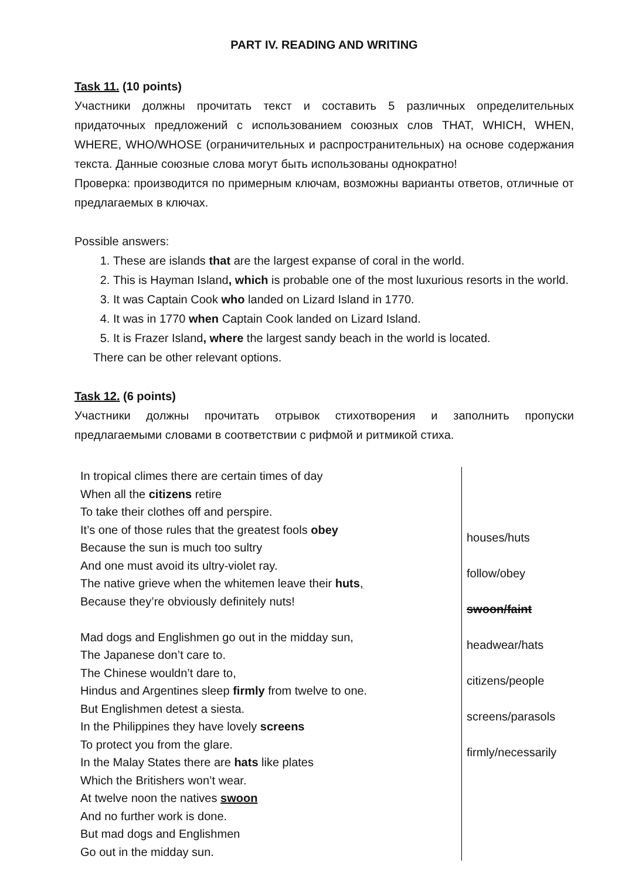PART IV. READING AND WRITING
Task 11. (10 points)
Участники должны прочитать текст и составить 5 различных определительных придаточных предложений с использованием союзных слов THAT, WHICH, WHEN, WHERE, WHO/WHOSE (ограничительных и распространительных) на основе содержания текста. Данные союзные слова могут быть использованы однократно!
Проверка: производится по примерным ключам, возможны варианты ответов, отличные от предлагаемых в ключах.
Possible answers:
1. These are islands that are the largest expanse of coral in the world.
2. This is Hayman Island, which is probable one of the most luxurious resorts in the world.
3. It was Captain Cook who landed on Lizard Island in 1770.
4. It was in 1770 when Captain Cook landed on Lizard Island.
5. It is Frazer Island, where the largest sandy beach in the world is located.
There can be other relevant options.
Task 12. (6 points)
Участники должны прочитать отрывок стихотворения и заполнить пропуски предлагаемыми словами в соответствии с рифмой и ритмикой стиха.
| In tropical climes there are certain times of day When all the citizens retire To take their clothes off and perspire. It’s one of those rules that the greatest fools obey Because the sun is much too sultry And one must avoid its ultry-violet ray. The native grieve when the whitemen leave their huts , Because they’re obviously definitely nuts! Mad dogs and Englishmen go out in the midday sun, The Japanese don’t care to. The Chinese wouldn’t dare to, Hindus and Argentines sleep firmly from twelve to one. But Englishmen detest a siesta. In the Philippines they have lovely screens To protect you from the glare. In the Malay States there are hats like plates Which the Britishers won’t wear. At twelve noon the natives swoon And no further work is done. But mad dogs and Englishmen Go out in the midday sun. | houses/huts follow/obey swoon/faint headwear/hats citizens/people screens/parasols firmly/necessarily |